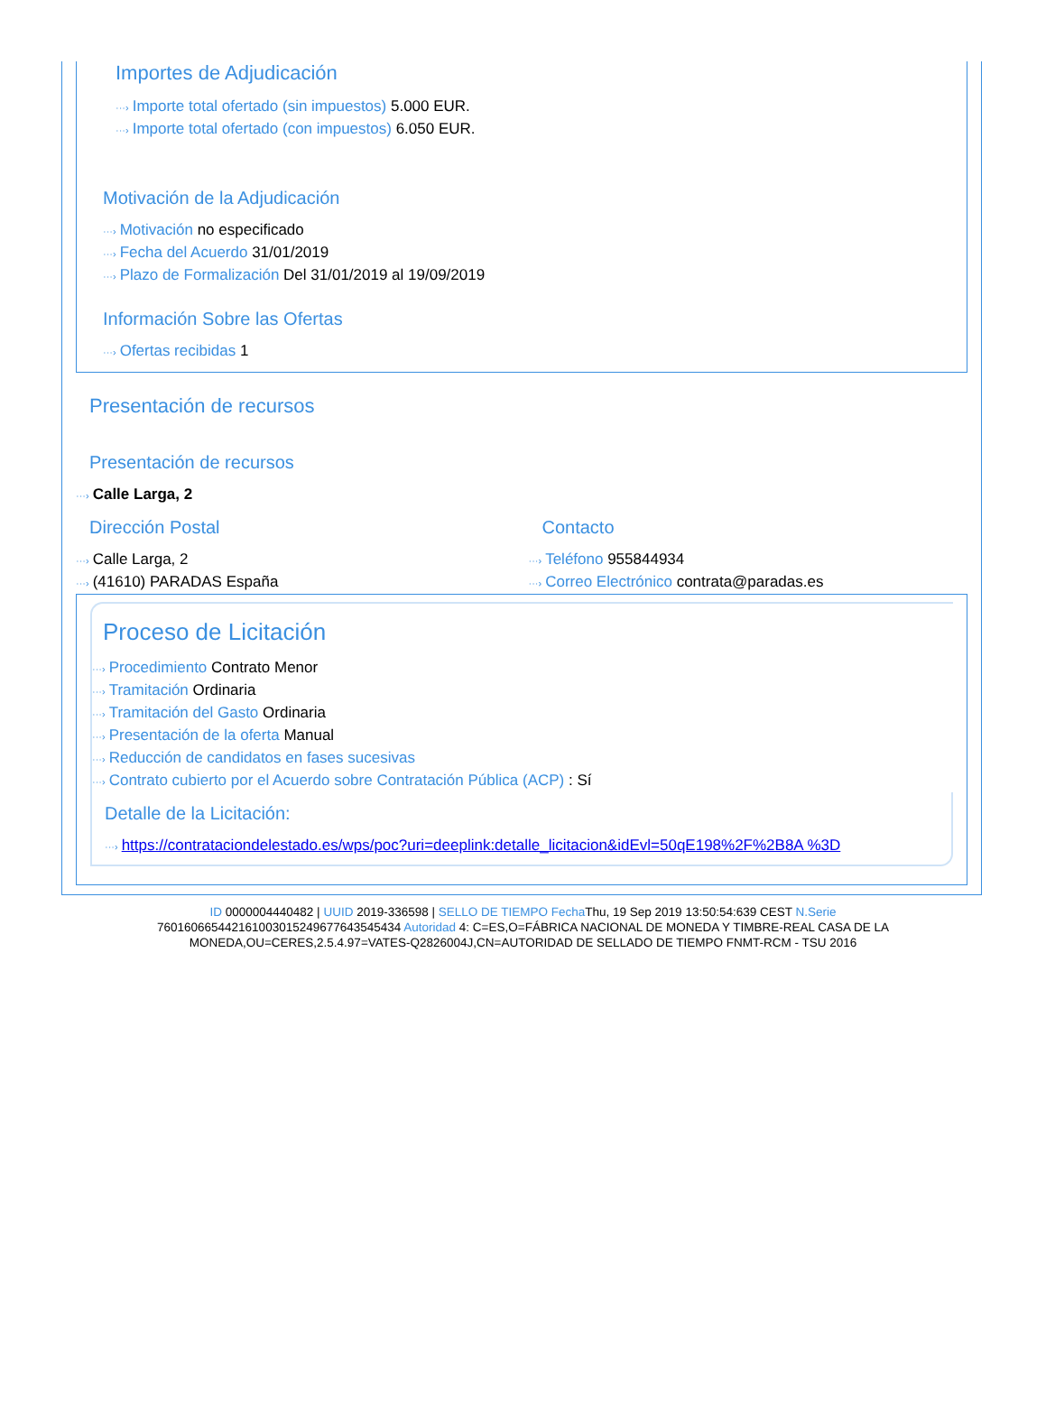Importes de Adjudicación
···› Importe total ofertado (sin impuestos) 5.000 EUR.
···› Importe total ofertado (con impuestos) 6.050 EUR.
Motivación de la Adjudicación
···› Motivación no especificado
···› Fecha del Acuerdo 31/01/2019
···› Plazo de Formalización Del 31/01/2019 al 19/09/2019
Información Sobre las Ofertas
···› Ofertas recibidas 1
Presentación de recursos
Presentación de recursos
···› Calle Larga, 2
Dirección Postal
···› Calle Larga, 2
···› (41610) PARADAS España
Contacto
···› Teléfono 955844934
···› Correo Electrónico contrata@paradas.es
Proceso de Licitación
···› Procedimiento Contrato Menor
···› Tramitación Ordinaria
···› Tramitación del Gasto Ordinaria
···› Presentación de la oferta Manual
···› Reducción de candidatos en fases sucesivas
···› Contrato cubierto por el Acuerdo sobre Contratación Pública (ACP) : Sí
Detalle de la Licitación:
···› https://contrataciondelestado.es/wps/poc?uri=deeplink:detalle_licitacion&idEvl=50qE198%2F%2B8A %3D
ID 0000004440482 | UUID 2019-336598 | SELLO DE TIEMPO Fecha Thu, 19 Sep 2019 13:50:54:639 CEST N.Serie 760160665442161003015249677643545434 Autoridad 4: C=ES,O=FÁBRICA NACIONAL DE MONEDA Y TIMBRE-REAL CASA DE LA MONEDA,OU=CERES,2.5.4.97=VATES-Q2826004J,CN=AUTORIDAD DE SELLADO DE TIEMPO FNMT-RCM - TSU 2016